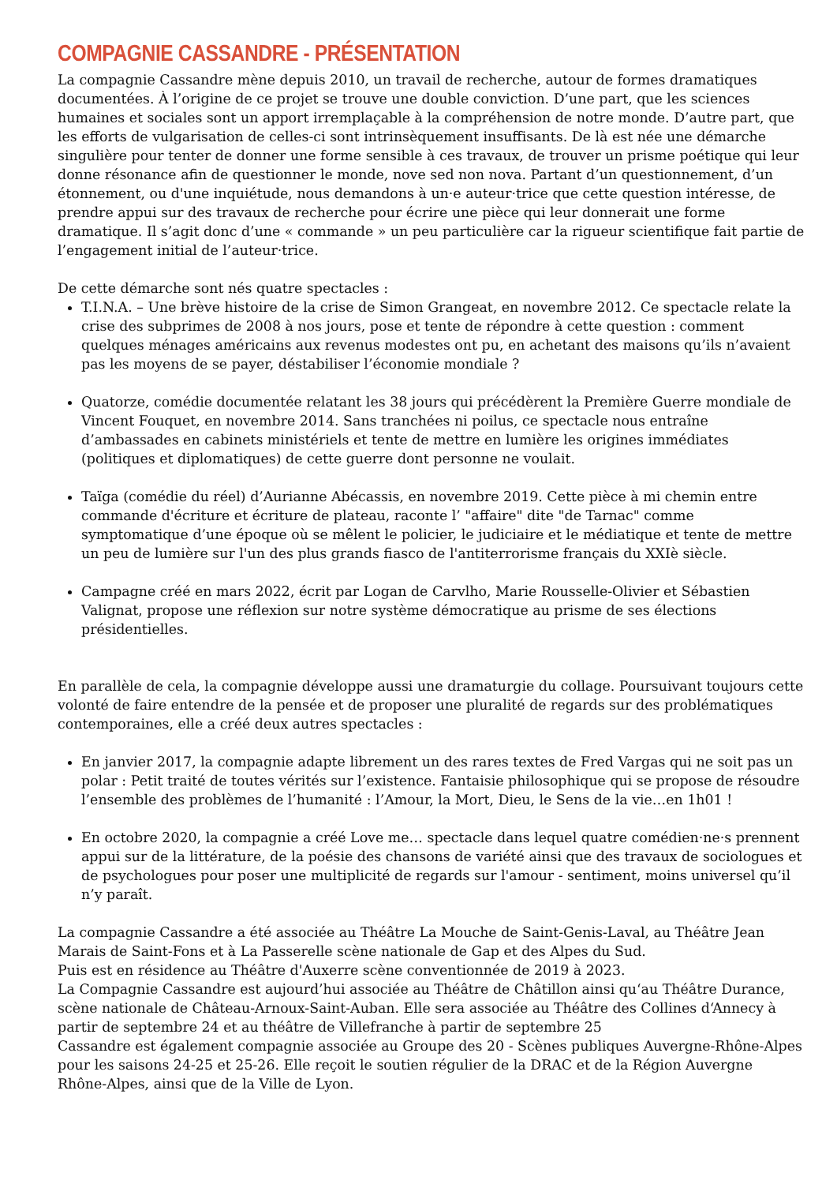COMPAGNIE CASSANDRE - PRÉSENTATION
La compagnie Cassandre mène depuis 2010, un travail de recherche, autour de formes dramatiques documentées. À l’origine de ce projet se trouve une double conviction. D’une part, que les sciences humaines et sociales sont un apport irremplaçable à la compréhension de notre monde. D’autre part, que les efforts de vulgarisation de celles-ci sont intrinsèquement insuffisants. De là est née une démarche singulière pour tenter de donner une forme sensible à ces travaux, de trouver un prisme poétique qui leur donne résonance afin de questionner le monde, nove sed non nova. Partant d’un questionnement, d’un étonnement, ou d'une inquiétude, nous demandons à un·e auteur·trice que cette question intéresse, de prendre appui sur des travaux de recherche pour écrire une pièce qui leur donnerait une forme dramatique. Il s’agit donc d’une « commande » un peu particulière car la rigueur scientifique fait partie de l’engagement initial de l’auteur·trice.
De cette démarche sont nés quatre spectacles :
T.I.N.A. – Une brève histoire de la crise de Simon Grangeat, en novembre 2012. Ce spectacle relate la crise des subprimes de 2008 à nos jours, pose et tente de répondre à cette question : comment quelques ménages américains aux revenus modestes ont pu, en achetant des maisons qu’ils n’avaient pas les moyens de se payer, déstabiliser l’économie mondiale ?
Quatorze, comédie documentée relatant les 38 jours qui précédèrent la Première Guerre mondiale de Vincent Fouquet, en novembre 2014. Sans tranchées ni poilus, ce spectacle nous entraîne d’ambassades en cabinets ministériels et tente de mettre en lumière les origines immédiates (politiques et diplomatiques) de cette guerre dont personne ne voulait.
Taïga (comédie du réel) d’Aurianne Abécassis, en novembre 2019. Cette pièce à mi chemin entre commande d'écriture et écriture de plateau, raconte l’ "affaire" dite "de Tarnac" comme symptomatique d’une époque où se mêlent le policier, le judiciaire et le médiatique et tente de mettre un peu de lumière sur l'un des plus grands fiasco de l'antiterrorisme français du XXIè siècle.
Campagne créé en mars 2022, écrit par Logan de Carvlho, Marie Rousselle-Olivier et Sébastien Valignat, propose une réflexion sur notre système démocratique au prisme de ses élections présidentielles.
En parallèle de cela, la compagnie développe aussi une dramaturgie du collage. Poursuivant toujours cette volonté de faire entendre de la pensée et de proposer une pluralité de regards sur des problématiques contemporaines, elle a créé deux autres spectacles :
En janvier 2017, la compagnie adapte librement un des rares textes de Fred Vargas qui ne soit pas un polar : Petit traité de toutes vérités sur l’existence. Fantaisie philosophique qui se propose de résoudre l’ensemble des problèmes de l’humanité : l’Amour, la Mort, Dieu, le Sens de la vie…en 1h01 !
En octobre 2020, la compagnie a créé Love me… spectacle dans lequel quatre comédien·ne·s prennent appui sur de la littérature, de la poésie des chansons de variété ainsi que des travaux de sociologues et de psychologues pour poser une multiplicité de regards sur l'amour - sentiment, moins universel qu’il n’y paraît.
La compagnie Cassandre a été associée au Théâtre La Mouche de Saint-Genis-Laval, au Théâtre Jean Marais de Saint-Fons et à La Passerelle scène nationale de Gap et des Alpes du Sud.
Puis est en résidence au Théâtre d'Auxerre scène conventionnée de 2019 à 2023.
La Compagnie Cassandre est aujourd’hui associée au Théâtre de Châtillon ainsi qu‘au Théâtre Durance, scène nationale de Château-Arnoux-Saint-Auban. Elle sera associée au Théâtre des Collines d‘Annecy à partir de septembre 24 et au théâtre de Villefranche à partir de septembre 25
Cassandre est également compagnie associée au Groupe des 20 - Scènes publiques Auvergne-Rhône-Alpes pour les saisons 24-25 et 25-26. Elle reçoit le soutien régulier de la DRAC et de la Région Auvergne Rhône-Alpes, ainsi que de la Ville de Lyon.